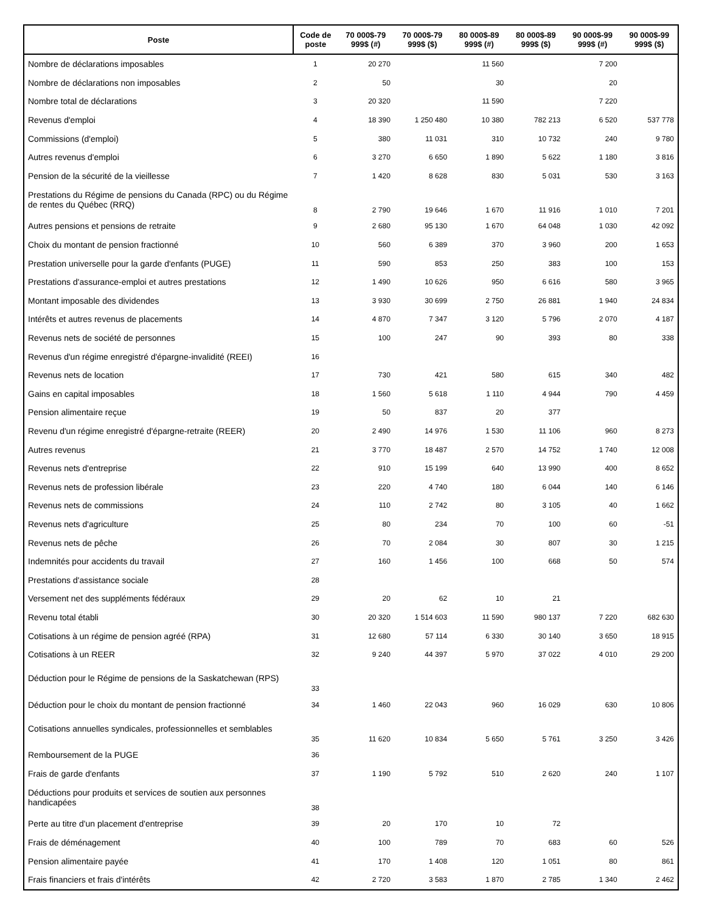| Poste | Code de poste | 70 000$-79 999$ (#) | 70 000$-79 999$ ($) | 80 000$-89 999$ (#) | 80 000$-89 999$ ($) | 90 000$-99 999$ (#) | 90 000$-99 999$ ($) |
| --- | --- | --- | --- | --- | --- | --- | --- |
| Nombre de déclarations imposables | 1 | 20 270 | | 11 560 | | 7 200 | |
| Nombre de déclarations non imposables | 2 | 50 | | 30 | | 20 | |
| Nombre total de déclarations | 3 | 20 320 | | 11 590 | | 7 220 | |
| Revenus d'emploi | 4 | 18 390 | 1 250 480 | 10 380 | 782 213 | 6 520 | 537 778 |
| Commissions (d'emploi) | 5 | 380 | 11 031 | 310 | 10 732 | 240 | 9 780 |
| Autres revenus d'emploi | 6 | 3 270 | 6 650 | 1 890 | 5 622 | 1 180 | 3 816 |
| Pension de la sécurité de la vieillesse | 7 | 1 420 | 8 628 | 830 | 5 031 | 530 | 3 163 |
| Prestations du Régime de pensions du Canada (RPC) ou du Régime de rentes du Québec (RRQ) | 8 | 2 790 | 19 646 | 1 670 | 11 916 | 1 010 | 7 201 |
| Autres pensions et pensions de retraite | 9 | 2 680 | 95 130 | 1 670 | 64 048 | 1 030 | 42 092 |
| Choix du montant de pension fractionné | 10 | 560 | 6 389 | 370 | 3 960 | 200 | 1 653 |
| Prestation universelle pour la garde d'enfants (PUGE) | 11 | 590 | 853 | 250 | 383 | 100 | 153 |
| Prestations d'assurance-emploi et autres prestations | 12 | 1 490 | 10 626 | 950 | 6 616 | 580 | 3 965 |
| Montant imposable des dividendes | 13 | 3 930 | 30 699 | 2 750 | 26 881 | 1 940 | 24 834 |
| Intérêts et autres revenus de placements | 14 | 4 870 | 7 347 | 3 120 | 5 796 | 2 070 | 4 187 |
| Revenus nets de société de personnes | 15 | 100 | 247 | 90 | 393 | 80 | 338 |
| Revenus d'un régime enregistré d'épargne-invalidité (REEI) | 16 | | | | | | |
| Revenus nets de location | 17 | 730 | 421 | 580 | 615 | 340 | 482 |
| Gains en capital imposables | 18 | 1 560 | 5 618 | 1 110 | 4 944 | 790 | 4 459 |
| Pension alimentaire reçue | 19 | 50 | 837 | 20 | 377 | | |
| Revenu d'un régime enregistré d'épargne-retraite (REER) | 20 | 2 490 | 14 976 | 1 530 | 11 106 | 960 | 8 273 |
| Autres revenus | 21 | 3 770 | 18 487 | 2 570 | 14 752 | 1 740 | 12 008 |
| Revenus nets d'entreprise | 22 | 910 | 15 199 | 640 | 13 990 | 400 | 8 652 |
| Revenus nets de profession libérale | 23 | 220 | 4 740 | 180 | 6 044 | 140 | 6 146 |
| Revenus nets de commissions | 24 | 110 | 2 742 | 80 | 3 105 | 40 | 1 662 |
| Revenus nets d'agriculture | 25 | 80 | 234 | 70 | 100 | 60 | -51 |
| Revenus nets de pêche | 26 | 70 | 2 084 | 30 | 807 | 30 | 1 215 |
| Indemnités pour accidents du travail | 27 | 160 | 1 456 | 100 | 668 | 50 | 574 |
| Prestations d'assistance sociale | 28 | | | | | | |
| Versement net des suppléments fédéraux | 29 | 20 | 62 | 10 | 21 | | |
| Revenu total établi | 30 | 20 320 | 1 514 603 | 11 590 | 980 137 | 7 220 | 682 630 |
| Cotisations à un régime de pension agréé (RPA) | 31 | 12 680 | 57 114 | 6 330 | 30 140 | 3 650 | 18 915 |
| Cotisations à un REER | 32 | 9 240 | 44 397 | 5 970 | 37 022 | 4 010 | 29 200 |
| Déduction pour le Régime de pensions de la Saskatchewan (RPS) | 33 | | | | | | |
| Déduction pour le choix du montant de pension fractionné | 34 | 1 460 | 22 043 | 960 | 16 029 | 630 | 10 806 |
| Cotisations annuelles syndicales, professionnelles et semblables | 35 | 11 620 | 10 834 | 5 650 | 5 761 | 3 250 | 3 426 |
| Remboursement de la PUGE | 36 | | | | | | |
| Frais de garde d'enfants | 37 | 1 190 | 5 792 | 510 | 2 620 | 240 | 1 107 |
| Déductions pour produits et services de soutien aux personnes handicapées | 38 | | | | | | |
| Perte au titre d'un placement d'entreprise | 39 | 20 | 170 | 10 | 72 | | |
| Frais de déménagement | 40 | 100 | 789 | 70 | 683 | 60 | 526 |
| Pension alimentaire payée | 41 | 170 | 1 408 | 120 | 1 051 | 80 | 861 |
| Frais financiers et frais d'intérêts | 42 | 2 720 | 3 583 | 1 870 | 2 785 | 1 340 | 2 462 |